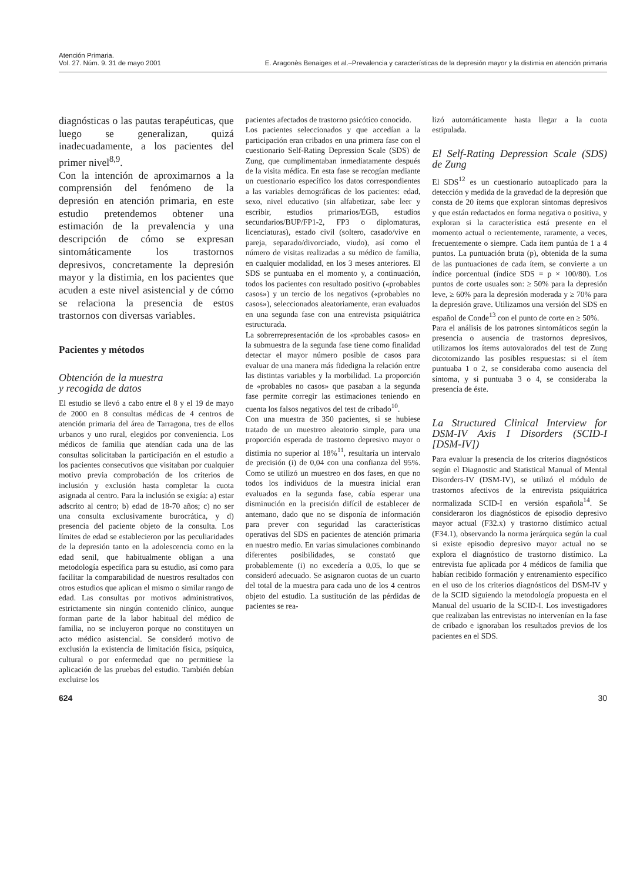Atención Primaria.
Vol. 27. Núm. 9. 31 de mayo 2001
E. Aragonès Benaiges et al.–Prevalencia y características de la depresión mayor y la distimia en atención primaria
diagnósticas o las pautas terapéuticas, que luego se generalizan, quizá inadecuadamente, a los pacientes del primer nivel<sup>8,9</sup>.
Con la intención de aproximarnos a la comprensión del fenómeno de la depresión en atención primaria, en este estudio pretendemos obtener una estimación de la prevalencia y una descripción de cómo se expresan sintomáticamente los trastornos depresivos, concretamente la depresión mayor y la distimia, en los pacientes que acuden a este nivel asistencial y de cómo se relaciona la presencia de estos trastornos con diversas variables.
Pacientes y métodos
Obtención de la muestra
y recogida de datos
El estudio se llevó a cabo entre el 8 y el 19 de mayo de 2000 en 8 consultas médicas de 4 centros de atención primaria del área de Tarragona, tres de ellos urbanos y uno rural, elegidos por conveniencia. Los médicos de familia que atendían cada una de las consultas solicitaban la participación en el estudio a los pacientes consecutivos que visitaban por cualquier motivo previa comprobación de los criterios de inclusión y exclusión hasta completar la cuota asignada al centro. Para la inclusión se exigía: a) estar adscrito al centro; b) edad de 18-70 años; c) no ser una consulta exclusivamente burocrática, y d) presencia del paciente objeto de la consulta. Los límites de edad se establecieron por las peculiaridades de la depresión tanto en la adolescencia como en la edad senil, que habitualmente obligan a una metodología específica para su estudio, así como para facilitar la comparabilidad de nuestros resultados con otros estudios que aplican el mismo o similar rango de edad. Las consultas por motivos administrativos, estrictamente sin ningún contenido clínico, aunque forman parte de la labor habitual del médico de familia, no se incluyeron porque no constituyen un acto médico asistencial. Se consideró motivo de exclusión la existencia de limitación física, psíquica, cultural o por enfermedad que no permitiese la aplicación de las pruebas del estudio. También debían excluirse los
pacientes afectados de trastorno psicótico conocido.
Los pacientes seleccionados y que accedían a la participación eran cribados en una primera fase con el cuestionario Self-Rating Depression Scale (SDS) de Zung, que cumplimentaban inmediatamente después de la visita médica. En esta fase se recogían mediante un cuestionario específico los datos correspondientes a las variables demográficas de los pacientes: edad, sexo, nivel educativo (sin alfabetizar, sabe leer y escribir, estudios primarios/EGB, estudios secundarios/BUP/FP1-2, FP3 o diplomaturas, licenciaturas), estado civil (soltero, casado/vive en pareja, separado/divorciado, viudo), así como el número de visitas realizadas a su médico de familia, en cualquier modalidad, en los 3 meses anteriores. El SDS se puntuaba en el momento y, a continuación, todos los pacientes con resultado positivo («probables casos») y un tercio de los negativos («probables no casos»), seleccionados aleatoriamente, eran evaluados en una segunda fase con una entrevista psiquiátrica estructurada.
La sobrerrepresentación de los «probables casos» en la submuestra de la segunda fase tiene como finalidad detectar el mayor número posible de casos para evaluar de una manera más fidedigna la relación entre las distintas variables y la morbilidad. La proporción de «probables no casos» que pasaban a la segunda fase permite corregir las estimaciones teniendo en cuenta los falsos negativos del test de cribado<sup>10</sup>.
Con una muestra de 350 pacientes, si se hubiese tratado de un muestreo aleatorio simple, para una proporción esperada de trastorno depresivo mayor o distimia no superior al 18%<sup>11</sup>, resultaría un intervalo de precisión (i) de 0,04 con una confianza del 95%. Como se utilizó un muestreo en dos fases, en que no todos los individuos de la muestra inicial eran evaluados en la segunda fase, cabía esperar una disminución en la precisión difícil de establecer de antemano, dado que no se disponía de información para prever con seguridad las características operativas del SDS en pacientes de atención primaria en nuestro medio. En varias simulaciones combinando diferentes posibilidades, se constató que probablemente (i) no excedería a 0,05, lo que se consideró adecuado. Se asignaron cuotas de un cuarto del total de la muestra para cada uno de los 4 centros objeto del estudio. La sustitución de las pérdidas de pacientes se rea-
lizó automáticamente hasta llegar a la cuota estipulada.
El Self-Rating Depression Scale (SDS) de Zung
El SDS<sup>12</sup> es un cuestionario autoaplicado para la detección y medida de la gravedad de la depresión que consta de 20 ítems que exploran síntomas depresivos y que están redactados en forma negativa o positiva, y exploran si la característica está presente en el momento actual o recientemente, raramente, a veces, frecuentemente o siempre. Cada ítem puntúa de 1 a 4 puntos. La puntuación bruta (p), obtenida de la suma de las puntuaciones de cada ítem, se convierte a un índice porcentual (índice SDS = p × 100/80). Los puntos de corte usuales son: ≥ 50% para la depresión leve, ≥ 60% para la depresión moderada y ≥ 70% para la depresión grave. Utilizamos una versión del SDS en español de Conde<sup>13</sup> con el punto de corte en ≥ 50%.
Para el análisis de los patrones sintomáticos según la presencia o ausencia de trastornos depresivos, utilizamos los ítems autovalorados del test de Zung dicotomizando las posibles respuestas: si el ítem puntuaba 1 o 2, se consideraba como ausencia del síntoma, y si puntuaba 3 o 4, se consideraba la presencia de éste.
La Structured Clinical Interview for DSM-IV Axis I Disorders (SCID-I [DSM-IV])
Para evaluar la presencia de los criterios diagnósticos según el Diagnostic and Statistical Manual of Mental Disorders-IV (DSM-IV), se utilizó el módulo de trastornos afectivos de la entrevista psiquiátrica normalizada SCID-I en versión española<sup>14</sup>. Se consideraron los diagnósticos de episodio depresivo mayor actual (F32.x) y trastorno distímico actual (F34.1), observando la norma jerárquica según la cual si existe episodio depresivo mayor actual no se explora el diagnóstico de trastorno distímico. La entrevista fue aplicada por 4 médicos de familia que habían recibido formación y entrenamiento específico en el uso de los criterios diagnósticos del DSM-IV y de la SCID siguiendo la metodología propuesta en el Manual del usuario de la SCID-I. Los investigadores que realizaban las entrevistas no intervenían en la fase de cribado e ignoraban los resultados previos de los pacientes en el SDS.
624 30